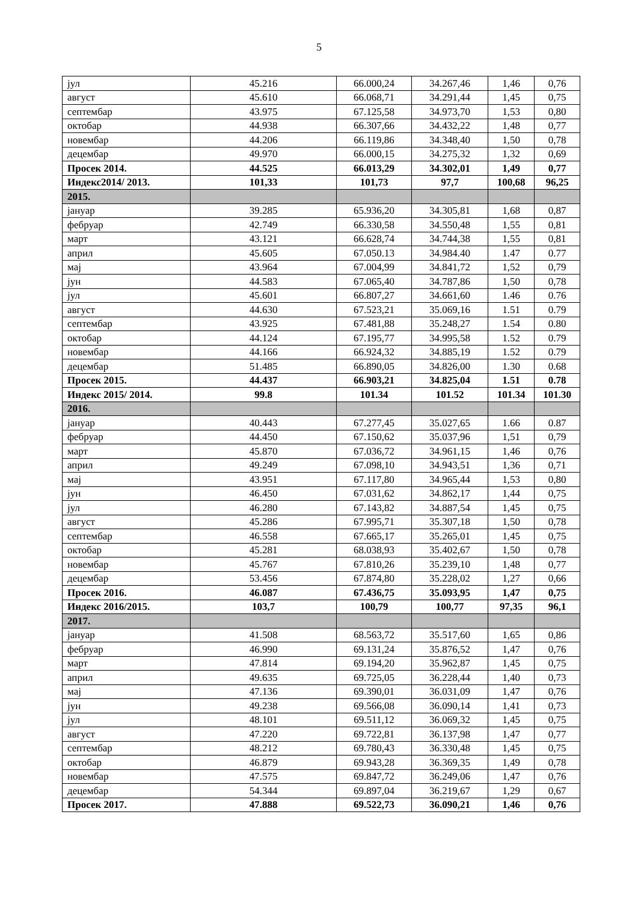5
| јул | 45.216 | 66.000,24 | 34.267,46 | 1,46 | 0,76 |
| август | 45.610 | 66.068,71 | 34.291,44 | 1,45 | 0,75 |
| септембар | 43.975 | 67.125,58 | 34.973,70 | 1,53 | 0,80 |
| октобар | 44.938 | 66.307,66 | 34.432,22 | 1,48 | 0,77 |
| новембар | 44.206 | 66.119,86 | 34.348,40 | 1,50 | 0,78 |
| децембар | 49.970 | 66.000,15 | 34.275,32 | 1,32 | 0,69 |
| Просек 2014. | 44.525 | 66.013,29 | 34.302,01 | 1,49 | 0,77 |
| Индекс2014/ 2013. | 101,33 | 101,73 | 97,7 | 100,68 | 96,25 |
| 2015. | | | | | |
| јануар | 39.285 | 65.936,20 | 34.305,81 | 1,68 | 0,87 |
| фебруар | 42.749 | 66.330,58 | 34.550,48 | 1,55 | 0,81 |
| март | 43.121 | 66.628,74 | 34.744,38 | 1,55 | 0,81 |
| април | 45.605 | 67.050.13 | 34.984.40 | 1.47 | 0.77 |
| мај | 43.964 | 67.004,99 | 34.841,72 | 1,52 | 0,79 |
| јун | 44.583 | 67.065,40 | 34.787,86 | 1,50 | 0,78 |
| јул | 45.601 | 66.807,27 | 34.661,60 | 1.46 | 0.76 |
| август | 44.630 | 67.523,21 | 35.069,16 | 1.51 | 0.79 |
| септембар | 43.925 | 67.481,88 | 35.248,27 | 1.54 | 0.80 |
| октобар | 44.124 | 67.195,77 | 34.995,58 | 1.52 | 0.79 |
| новембар | 44.166 | 66.924,32 | 34.885,19 | 1.52 | 0.79 |
| децембар | 51.485 | 66.890,05 | 34.826,00 | 1.30 | 0.68 |
| Просек 2015. | 44.437 | 66.903,21 | 34.825,04 | 1.51 | 0.78 |
| Индекс 2015/ 2014. | 99.8 | 101.34 | 101.52 | 101.34 | 101.30 |
| 2016. | | | | | |
| јануар | 40.443 | 67.277,45 | 35.027,65 | 1.66 | 0.87 |
| фебруар | 44.450 | 67.150,62 | 35.037,96 | 1,51 | 0,79 |
| март | 45.870 | 67.036,72 | 34.961,15 | 1,46 | 0,76 |
| април | 49.249 | 67.098,10 | 34.943,51 | 1,36 | 0,71 |
| мај | 43.951 | 67.117,80 | 34.965,44 | 1,53 | 0,80 |
| јун | 46.450 | 67.031,62 | 34.862,17 | 1,44 | 0,75 |
| јул | 46.280 | 67.143,82 | 34.887,54 | 1,45 | 0,75 |
| август | 45.286 | 67.995,71 | 35.307,18 | 1,50 | 0,78 |
| септембар | 46.558 | 67.665,17 | 35.265,01 | 1,45 | 0,75 |
| октобар | 45.281 | 68.038,93 | 35.402,67 | 1,50 | 0,78 |
| новембар | 45.767 | 67.810,26 | 35.239,10 | 1,48 | 0,77 |
| децембар | 53.456 | 67.874,80 | 35.228,02 | 1,27 | 0,66 |
| Просек 2016. | 46.087 | 67.436,75 | 35.093,95 | 1,47 | 0,75 |
| Индекс 2016/2015. | 103,7 | 100,79 | 100,77 | 97,35 | 96,1 |
| 2017. | | | | | |
| јануар | 41.508 | 68.563,72 | 35.517,60 | 1,65 | 0,86 |
| фебруар | 46.990 | 69.131,24 | 35.876,52 | 1,47 | 0,76 |
| март | 47.814 | 69.194,20 | 35.962,87 | 1,45 | 0,75 |
| април | 49.635 | 69.725,05 | 36.228,44 | 1,40 | 0,73 |
| мај | 47.136 | 69.390,01 | 36.031,09 | 1,47 | 0,76 |
| јун | 49.238 | 69.566,08 | 36.090,14 | 1,41 | 0,73 |
| јул | 48.101 | 69.511,12 | 36.069,32 | 1,45 | 0,75 |
| август | 47.220 | 69.722,81 | 36.137,98 | 1,47 | 0,77 |
| септембар | 48.212 | 69.780,43 | 36.330,48 | 1,45 | 0,75 |
| октобар | 46.879 | 69.943,28 | 36.369,35 | 1,49 | 0,78 |
| новембар | 47.575 | 69.847,72 | 36.249,06 | 1,47 | 0,76 |
| децембар | 54.344 | 69.897,04 | 36.219,67 | 1,29 | 0,67 |
| Просек 2017. | 47.888 | 69.522,73 | 36.090,21 | 1,46 | 0,76 |